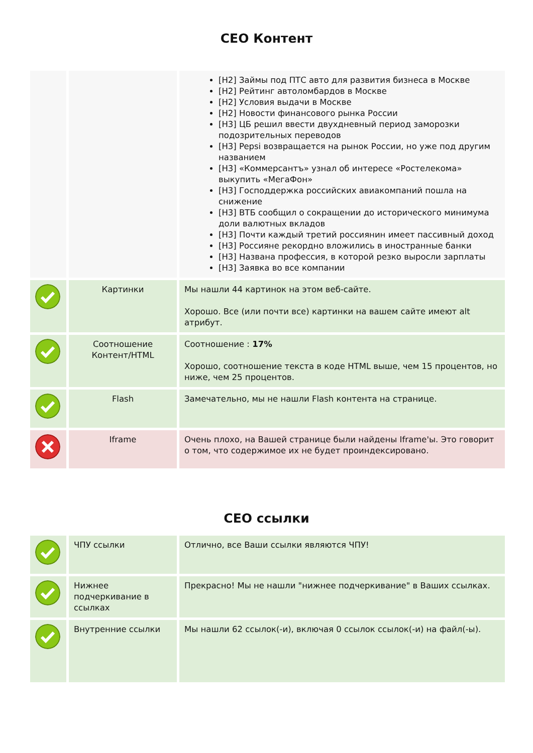CEO Контент
| | | [H2] Займы под ПТС авто для развития бизнеса в Москве [H2] Рейтинг автоломбардов в Москве [H2] Условия выдачи в Москве [H2] Новости финансового рынка России [H3] ЦБ решил ввести двухдневный период заморозки подозрительных переводов [H3] Pepsi возвращается на рынок России, но уже под другим названием [H3] «Коммерсантъ» узнал об интересе «Ростелекома» выкупить «МегаФон» [H3] Господдержка российских авиакомпаний пошла на снижение [H3] ВТБ сообщил о сокращении до исторического минимума доли валютных вкладов [H3] Почти каждый третий россиянин имеет пассивный доход [H3] Россияне рекордно вложились в иностранные банки [H3] Названа профессия, в которой резко выросли зарплаты [H3] Заявка во все компании |
| | Картинки | Мы нашли 44 картинок на этом веб-сайте. Хорошо. Все (или почти все) картинки на вашем сайте имеют alt атрибут. |
| | Соотношение Контент/HTML | Соотношение : 17% Хорошо, соотношение текста в коде HTML выше, чем 15 процентов, но ниже, чем 25 процентов. |
| | Flash | Замечательно, мы не нашли Flash контента на странице. |
| | Iframe | Очень плохо, на Вашей странице были найдены Iframe'ы. Это говорит о том, что содержимое их не будет проиндексировано. |
CEO ссылки
| | ЧПУ ссылки | Отлично, все Ваши ссылки являются ЧПУ! |
| | Нижнее подчеркивание в ссылках | Прекрасно! Мы не нашли "нижнее подчеркивание" в Ваших ссылках. |
| | Внутренние ссылки | Мы нашли 62 ссылок(-и), включая 0 ссылок ссылок(-и) на файл(-ы). |